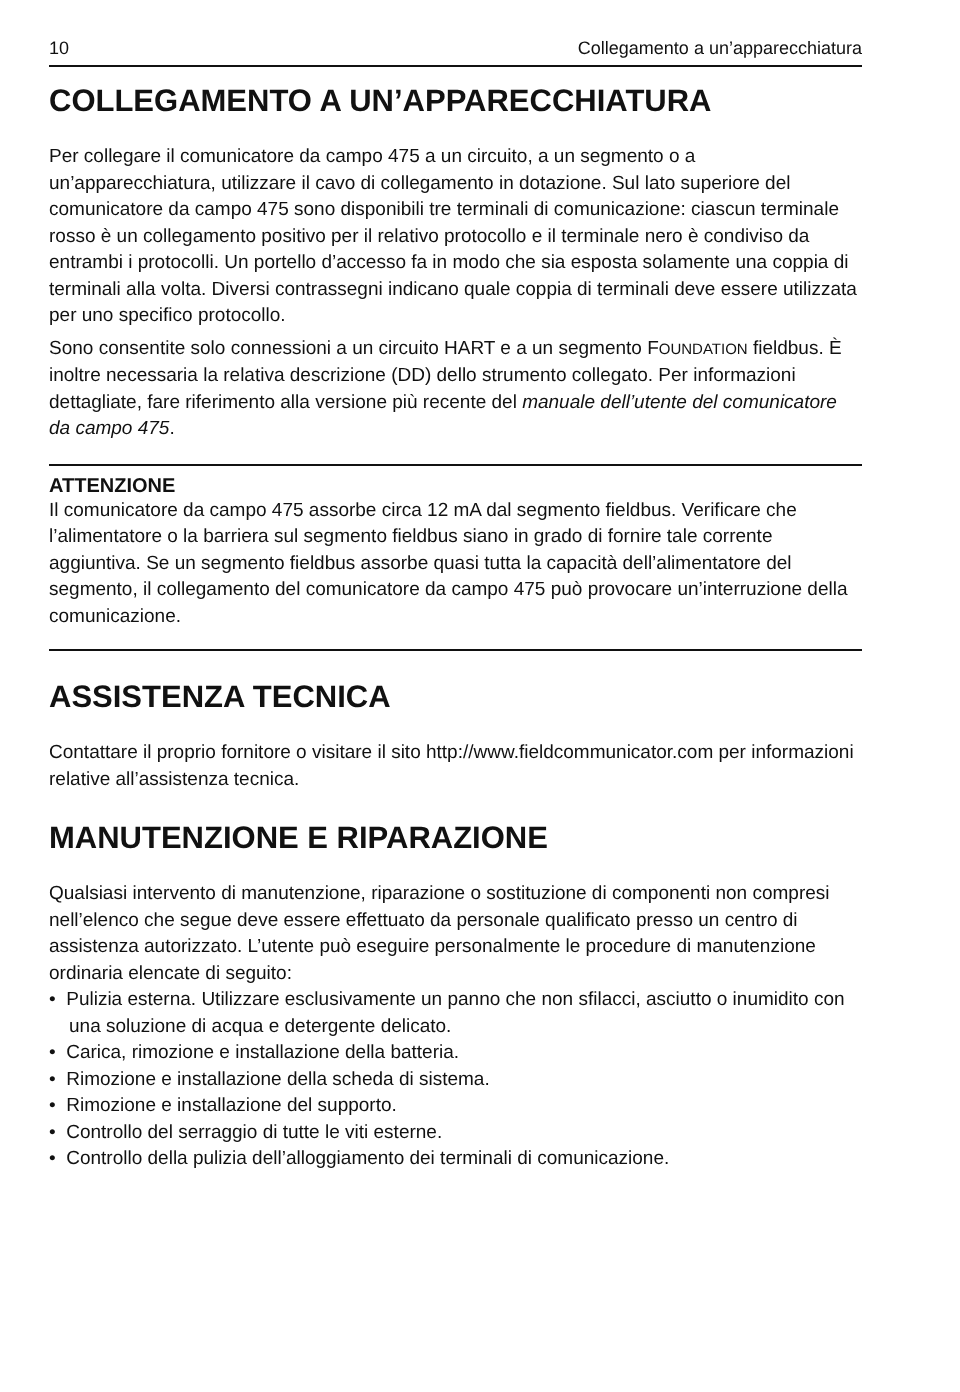10 Collegamento a un’apparecchiatura
COLLEGAMENTO A UN’APPARECCHIATURA
Per collegare il comunicatore da campo 475 a un circuito, a un segmento o a un’apparecchiatura, utilizzare il cavo di collegamento in dotazione. Sul lato superiore del comunicatore da campo 475 sono disponibili tre terminali di comunicazione: ciascun terminale rosso è un collegamento positivo per il relativo protocollo e il terminale nero è condiviso da entrambi i protocolli. Un portello d’accesso fa in modo che sia esposta solamente una coppia di terminali alla volta. Diversi contrassegni indicano quale coppia di terminali deve essere utilizzata per uno specifico protocollo.
Sono consentite solo connessioni a un circuito HART e a un segmento FOUNDATION fieldbus. È inoltre necessaria la relativa descrizione (DD) dello strumento collegato. Per informazioni dettagliate, fare riferimento alla versione più recente del manuale dell’utente del comunicatore da campo 475.
ATTENZIONE
Il comunicatore da campo 475 assorbe circa 12 mA dal segmento fieldbus. Verificare che l’alimentatore o la barriera sul segmento fieldbus siano in grado di fornire tale corrente aggiuntiva. Se un segmento fieldbus assorbe quasi tutta la capacità dell’alimentatore del segmento, il collegamento del comunicatore da campo 475 può provocare un’interruzione della comunicazione.
ASSISTENZA TECNICA
Contattare il proprio fornitore o visitare il sito http://www.fieldcommunicator.com per informazioni relative all’assistenza tecnica.
MANUTENZIONE E RIPARAZIONE
Qualsiasi intervento di manutenzione, riparazione o sostituzione di componenti non compresi nell’elenco che segue deve essere effettuato da personale qualificato presso un centro di assistenza autorizzato. L’utente può eseguire personalmente le procedure di manutenzione ordinaria elencate di seguito:
• Pulizia esterna. Utilizzare esclusivamente un panno che non sfilacci, asciutto o inumidito con una soluzione di acqua e detergente delicato.
• Carica, rimozione e installazione della batteria.
• Rimozione e installazione della scheda di sistema.
• Rimozione e installazione del supporto.
• Controllo del serraggio di tutte le viti esterne.
• Controllo della pulizia dell’alloggiamento dei terminali di comunicazione.